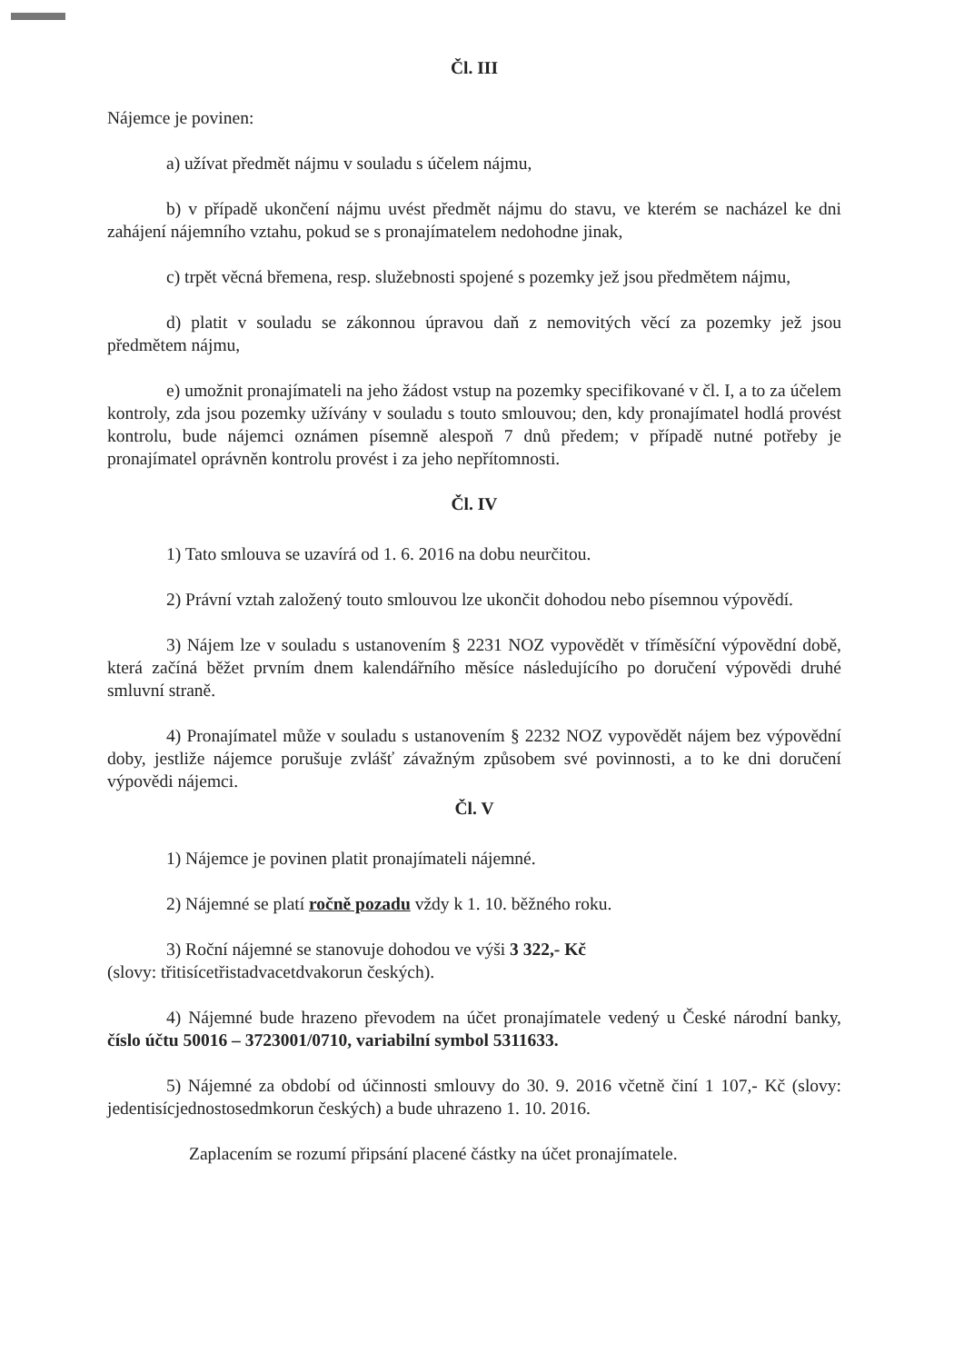Čl. III
Nájemce je povinen:
a) užívat předmět nájmu v souladu s účelem nájmu,
b) v případě ukončení nájmu uvést předmět nájmu do stavu, ve kterém se nacházel ke dni zahájení nájemního vztahu, pokud se s pronajímatelem nedohodne jinak,
c) trpět věcná břemena, resp. služebnosti spojené s pozemky jež jsou předmětem nájmu,
d) platit v souladu se zákonnou úpravou daň z nemovitých věcí za pozemky jež jsou předmětem nájmu,
e) umožnit pronajímateli na jeho žádost vstup na pozemky specifikované v čl. I, a to za účelem kontroly, zda jsou pozemky užívány v souladu s touto smlouvou; den, kdy pronajímatel hodlá provést kontrolu, bude nájemci oznámen písemně alespoň 7 dnů předem; v případě nutné potřeby je pronajímatel oprávněn kontrolu provést i za jeho nepřítomnosti.
Čl. IV
1) Tato smlouva se uzavírá od 1. 6. 2016 na dobu neurčitou.
2) Právní vztah založený touto smlouvou lze ukončit dohodou nebo písemnou výpovědí.
3) Nájem lze v souladu s ustanovením § 2231 NOZ vypovědět v tříměsíční výpovědní době, která začíná běžet prvním dnem kalendářního měsíce následujícího po doručení výpovědi druhé smluvní straně.
4) Pronajímatel může v souladu s ustanovením § 2232 NOZ vypovědět nájem bez výpovědní doby, jestliže nájemce porušuje zvlášť závažným způsobem své povinnosti, a to ke dni doručení výpovědi nájemci.
Čl. V
1) Nájemce je povinen platit pronajímateli nájemné.
2) Nájemné se platí ročně pozadu vždy k 1. 10. běžného roku.
3) Roční nájemné se stanovuje dohodou ve výši 3 322,- Kč
(slovy: třitisícetřistadvacetdvakorun českých).
4) Nájemné bude hrazeno převodem na účet pronajímatele vedený u České národní banky, číslo účtu 50016 – 3723001/0710, variabilní symbol 5311633.
5) Nájemné za období od účinnosti smlouvy do 30. 9. 2016 včetně činí 1 107,- Kč (slovy: jedentisícjednostosedmkorun českých) a bude uhrazeno 1. 10. 2016.
Zaplacením se rozumí připsání placené částky na účet pronajímatele.